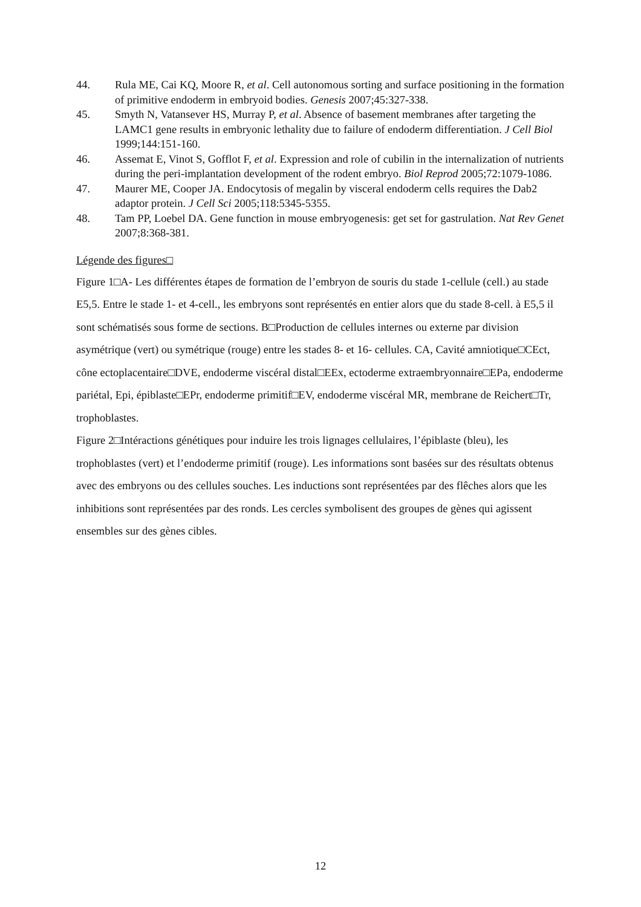44. Rula ME, Cai KQ, Moore R, et al. Cell autonomous sorting and surface positioning in the formation of primitive endoderm in embryoid bodies. Genesis 2007;45:327-338.
45. Smyth N, Vatansever HS, Murray P, et al. Absence of basement membranes after targeting the LAMC1 gene results in embryonic lethality due to failure of endoderm differentiation. J Cell Biol 1999;144:151-160.
46. Assemat E, Vinot S, Gofflot F, et al. Expression and role of cubilin in the internalization of nutrients during the peri-implantation development of the rodent embryo. Biol Reprod 2005;72:1079-1086.
47. Maurer ME, Cooper JA. Endocytosis of megalin by visceral endoderm cells requires the Dab2 adaptor protein. J Cell Sci 2005;118:5345-5355.
48. Tam PP, Loebel DA. Gene function in mouse embryogenesis: get set for gastrulation. Nat Rev Genet 2007;8:368-381.
Légende des figures□
Figure 1□A- Les différentes étapes de formation de l’embryon de souris du stade 1-cellule (cell.) au stade E5,5. Entre le stade 1- et 4-cell., les embryons sont représentés en entier alors que du stade 8-cell. à E5,5 il sont schématisés sous forme de sections. B□Production de cellules internes ou externe par division asymétrique (vert) ou symétrique (rouge) entre les stades 8- et 16- cellules. CA, Cavité amniotique□CEct, cône ectoplacentaire□DVE, endoderme viscéral distal□EEx, ectoderme extraembryonnaire□EPa, endoderme pariétal, Epi, épiblaste□EPr, endoderme primitif□EV, endoderme viscéral MR, membrane de Reichert□Tr, trophoblastes.
Figure 2□Intéractions génétiques pour induire les trois lignages cellulaires, l’épiblaste (bleu), les trophoblastes (vert) et l’endoderme primitif (rouge). Les informations sont basées sur des résultats obtenus avec des embryons ou des cellules souches. Les inductions sont représentées par des flêches alors que les inhibitions sont représentées par des ronds. Les cercles symbolisent des groupes de gènes qui agissent ensembles sur des gènes cibles.
12